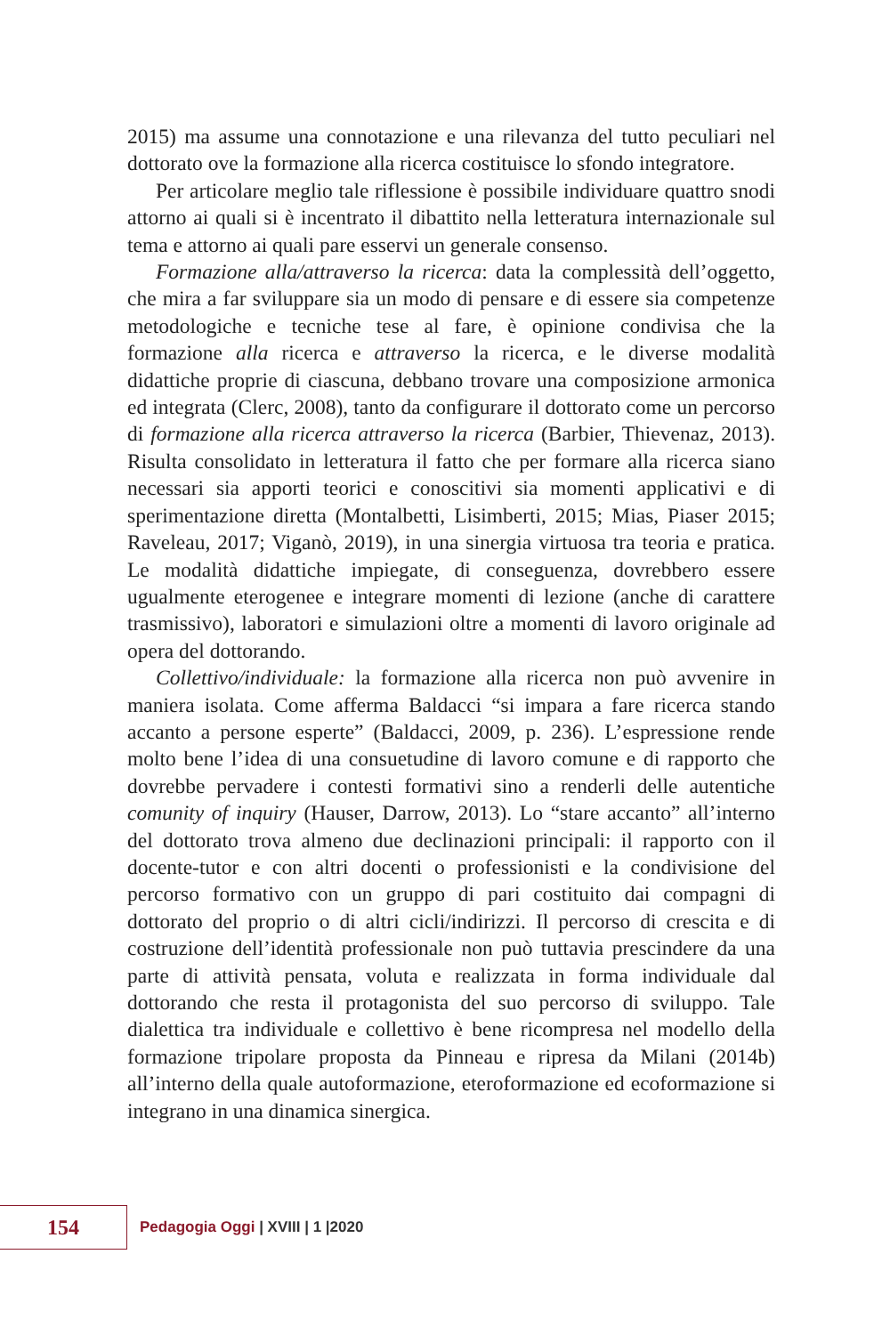2015) ma assume una connotazione e una rilevanza del tutto peculiari nel dottorato ove la formazione alla ricerca costituisce lo sfondo integratore.
Per articolare meglio tale riflessione è possibile individuare quattro snodi attorno ai quali si è incentrato il dibattito nella letteratura internazionale sul tema e attorno ai quali pare esservi un generale consenso.
Formazione alla/attraverso la ricerca: data la complessità dell’oggetto, che mira a far sviluppare sia un modo di pensare e di essere sia competenze metodologiche e tecniche tese al fare, è opinione condivisa che la formazione alla ricerca e attraverso la ricerca, e le diverse modalità didattiche proprie di ciascuna, debbano trovare una composizione armonica ed integrata (Clerc, 2008), tanto da configurare il dottorato come un percorso di formazione alla ricerca attraverso la ricerca (Barbier, Thievenaz, 2013). Risulta consolidato in letteratura il fatto che per formare alla ricerca siano necessari sia apporti teorici e conoscitivi sia momenti applicativi e di sperimentazione diretta (Montalbetti, Lisimberti, 2015; Mias, Piaser 2015; Raveleau, 2017; Viganò, 2019), in una sinergia virtuosa tra teoria e pratica. Le modalità didattiche impiegate, di conseguenza, dovrebbero essere ugualmente eterogenee e integrare momenti di lezione (anche di carattere trasmissivo), laboratori e simulazioni oltre a momenti di lavoro originale ad opera del dottorando.
Collettivo/individuale: la formazione alla ricerca non può avvenire in maniera isolata. Come afferma Baldacci “si impara a fare ricerca stando accanto a persone esperte” (Baldacci, 2009, p. 236). L’espressione rende molto bene l’idea di una consuetudine di lavoro comune e di rapporto che dovrebbe pervadere i contesti formativi sino a renderli delle autentiche comunity of inquiry (Hauser, Darrow, 2013). Lo “stare accanto” all’interno del dottorato trova almeno due declinazioni principali: il rapporto con il docente-tutor e con altri docenti o professionisti e la condivisione del percorso formativo con un gruppo di pari costituito dai compagni di dottorato del proprio o di altri cicli/indirizzi. Il percorso di crescita e di costruzione dell’identità professionale non può tuttavia prescindere da una parte di attività pensata, voluta e realizzata in forma individuale dal dottorando che resta il protagonista del suo percorso di sviluppo. Tale dialettica tra individuale e collettivo è bene ricompresa nel modello della formazione tripolare proposta da Pinneau e ripresa da Milani (2014b) all’interno della quale autoformazione, eteroformazione ed ecoformazione si integrano in una dinamica sinergica.
154
Pedagogia Oggi | XVIII | 1 |2020